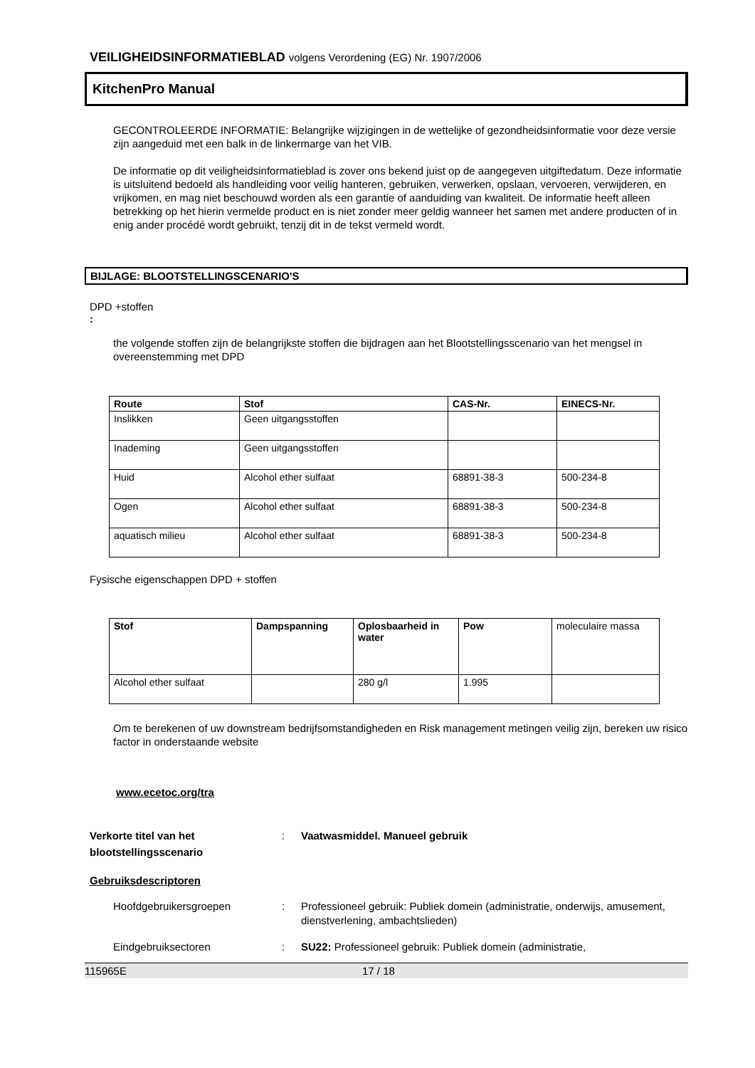VEILIGHEIDSINFORMATIEBLAD volgens Verordening (EG) Nr. 1907/2006
KitchenPro Manual
GECONTROLEERDE INFORMATIE: Belangrijke wijzigingen in de wettelijke of gezondheidsinformatie voor deze versie zijn aangeduid met een balk in de linkermarge van het VIB.
De informatie op dit veiligheidsinformatieblad is zover ons bekend juist op de aangegeven uitgiftedatum. Deze informatie is uitsluitend bedoeld als handleiding voor veilig hanteren, gebruiken, verwerken, opslaan, vervoeren, verwijderen, en vrijkomen, en mag niet beschouwd worden als een garantie of aanduiding van kwaliteit. De informatie heeft alleen betrekking op het hierin vermelde product en is niet zonder meer geldig wanneer het samen met andere producten of in enig ander procédé wordt gebruikt, tenzij dit in de tekst vermeld wordt.
BIJLAGE: BLOOTSTELLINGSCENARIO'S
DPD +stoffen
:
the volgende stoffen zijn de belangrijkste stoffen die bijdragen aan het Blootstellingsscenario van het mengsel in overeenstemming met DPD
| Route | Stof | CAS-Nr. | EINECS-Nr. |
| --- | --- | --- | --- |
| Inslikken | Geen uitgangsstoffen | | |
| Inademing | Geen uitgangsstoffen | | |
| Huid | Alcohol ether sulfaat | 68891-38-3 | 500-234-8 |
| Ogen | Alcohol ether sulfaat | 68891-38-3 | 500-234-8 |
| aquatisch milieu | Alcohol ether sulfaat | 68891-38-3 | 500-234-8 |
Fysische eigenschappen DPD + stoffen
| Stof | Dampspanning | Oplosbaarheid in water | Pow | moleculaire massa |
| Alcohol ether sulfaat | | 280 g/l | 1.995 | |
Om te berekenen of uw downstream bedrijfsomstandigheden en Risk management metingen veilig zijn, bereken uw risico factor in onderstaande website
www.ecetoc.org/tra
Verkorte titel van het blootstellingsscenario
: Vaatwasmiddel. Manueel gebruik
Gebruiksdescriptoren
Hoofdgebruikersgroepen : Professioneel gebruik: Publiek domein (administratie, onderwijs, amusement, dienstverlening, ambachtslieden)
Eindgebruiksectoren : SU22: Professioneel gebruik: Publiek domein (administratie,
115965E 17 / 18